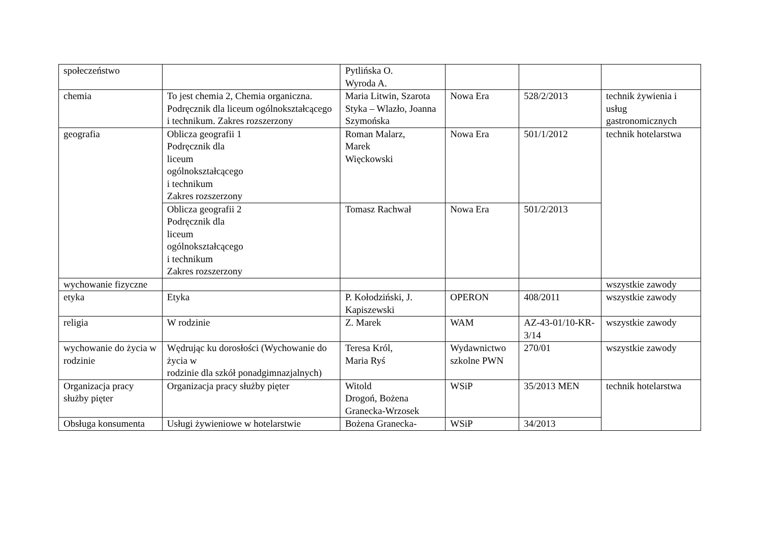| społeczeństwo | | Pytlińska O. Wyroda A. | | | |
| chemia | To jest chemia 2, Chemia organiczna. Podręcznik dla liceum ogólnokształcącego i technikum. Zakres rozszerzony | Maria Litwin, Szarota Styka – Wlazło, Joanna Szymońska | Nowa Era | 528/2/2013 | technik żywienia i usług gastronomicznych |
| geografia | Oblicza geografii 1 Podręcznik dla liceum ogólnokształcącego i technikum Zakres rozszerzony | Roman Malarz, Marek Więckowski | Nowa Era | 501/1/2012 | technik hotelarstwa |
| | Oblicza geografii 2 Podręcznik dla liceum ogólnokształcącego i technikum Zakres rozszerzony | Tomasz Rachwał | Nowa Era | 501/2/2013 | |
| wychowanie fizyczne | | | | | wszystkie zawody |
| etyka | Etyka | P. Kołodziński, J. Kapiszewski | OPERON | 408/2011 | wszystkie zawody |
| religia | W rodzinie | Z. Marek | WAM | AZ-43-01/10-KR-3/14 | wszystkie zawody |
| wychowanie do życia w rodzinie | Wędrując ku dorosłości (Wychowanie do życia w rodzinie dla szkół ponadgimnazjalnych) | Teresa Król, Maria Ryś | Wydawnictwo szkolne PWN | 270/01 | wszystkie zawody |
| Organizacja pracy służby pięter | Organizacja pracy służby pięter | Witold Drogoń, Bożena Granecka-Wrzosek | WSiP | 35/2013 MEN | technik hotelarstwa |
| Obsługa konsumenta | Usługi żywieniowe w hotelarstwie | Bożena Granecka- | WSiP | 34/2013 | |